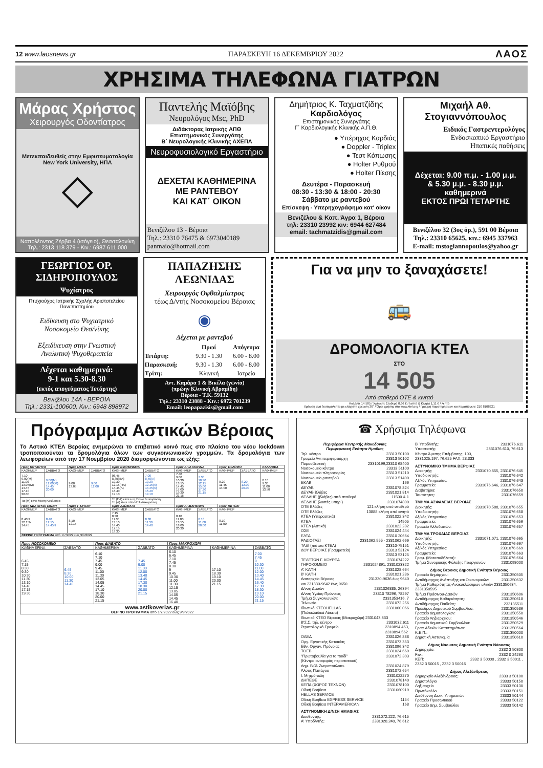12 www.laosnews.gr ΠΑΡΑΣΚΕΥΗ 16 ΔΕΚΕΜΒΡΙΟΥ 2022 ΛΑΟΣ
ΧΡΗΣΙΜΑ ΤΗΛΕΦΩΝΑ ΓΙΑΤΡΩΝ
Μάρας Χρήστος
Χειρουργός Οδοντίατρος
Μετεκπαιδευθείς στην Εμφυτευματολογία
New York University, ΗΠΑ
◇
Ναπολέοντος Ζέρβα 4 (ισόγειο), Θεσσαλονίκη
Τηλ.: 2313 118 379 - Κιν.: 6987 611 000
Παντελής Μαϊόβης
Νευρολόγος Msc, PhD
Διδάκτορας Ιατρικής ΑΠΘ
Επιστημονικός Συνεργάτης
Β΄ Νευρολογικής Κλινικής ΑΧΕΠΑ
Νευροφυσιολογικό Εργαστήριο
ΔΕΧΕΤΑΙ ΚΑΘΗΜΕΡΙΝΑ
ΜΕ ΡΑΝΤΕΒΟΥ
ΚΑΙ ΚΑΤ΄ ΟΙΚΟΝ
Βενιζέλου 13 - Βέροια
Τηλ.: 23310 76475 & 6973040189
panmaio@hotmail.com
Δημήτριος Κ. Ταχματζίδης
Καρδιολόγος
Επιστημονικός Συνεργάτης
Γ΄ Καρδιολογικής Κλινικής Α.Π.Θ.
● Υπέρηχος Καρδιάς
● Doppler - Triplex
● Τεστ Κόπωσης
● Holter Ρυθμού
● Holter Πίεσης
Δευτέρα - Παρασκευή
08:30 - 13:30 & 18:00 - 20:30
Σάββατο με ραντεβού
Επίσκεψη - Υπερηχογράφημα κατ' οίκον
Βενιζέλου & Καπ. Άγρα 1, Βέροια
τηλ: 23310 23992 κιν: 6944 627484
email: tachmatzidis@gmail.com
Μιχαήλ Αθ.
Στογιαννόπουλος
Ειδικός Γαστρεντερολόγος
Ενδοσκοπικό Εργαστήριο
Ηπατικές παθήσεις
Δέχεται: 9.00 π.μ. - 1.00 μ.μ.
& 5.30 μ.μ. - 8.30 μ.μ. καθημερινά
ΕΚΤΟΣ ΠΡΩΙ ΤΕΤΑΡΤΗΣ
Βενιζέλου 32 (3ος όρ.), 591 00 Βέροια
Τηλ.: 23310 65625, κιν.: 6945 337963
E-mail: mstogiannopoulos@yahoo.gr
ΓΕΩΡΓΙΟΣ ΟΡ.
ΣΙΔΗΡΟΠΟΥΛΟΣ
Ψυχίατρος
Πτυχιούχος Ιατρικής Σχολής Αριστοτελείου Πανεπιστημίου
Ειδίκευση στο Ψυχιατρικό
Νοσοκομείο Θεσ/νίκης
Εξειδίκευση στην Γνωστική
Αναλυτική Ψυχοθεραπεία
Δέχεται καθημερινά:
9-1 και 5.30-8.30
(εκτός απογεύματος Τετάρτης)
Βενιζέλου 14Α - ΒΕΡΟΙΑ
Τηλ.: 2331-100600, Κιν.: 6948 898972
ΠΑΠΑΖΗΣΗΣ ΛΕΩΝΙΔΑΣ
Χειρουργός Οφθαλμίατρος
τέως Δ/ντής Νοσοκομείου Βέροιας
◉
Δέχεται με ραντεβού
| | Πρωί | Απόγευμα |
| --- | --- | --- |
| Τετάρτη: | 9.30 - 1.30 | 6.00 - 8.00 |
| Παρασκευή: | 9.30 - 1.30 | 6.00 - 8.00 |
| Τρίτη: | Κλινική | Ιατρείο |
Αντ. Καμάρα 1 & Βικέλα (γωνία)
(πρώην Κλινική Αβραμίδη)
Βέροια - Τ.Κ. 59132
Τηλ.: 23310 23888 - Κιν.: 6972 701239
Email: leopapazisis@gmail.com
Για να μην το ξαναχάσετε!
🚌
ΔΡΟΜΟΛΟΓΙΑ ΚΤΕΛ
ΣΤΟ
14 505
Από σταθερό ΟΤΕ & κινητό
Καλέστε 14 505 / Χρέωση: Σταθερό 0,66 € / λεπτό & Κινητά 1,11 € / λεπτό
Χρέωση ανά δευτερόλεπτο με ελάχιστη χρέωση 30" / Όροι χρήσης στο www.ktel.org / Γραμμή παρατηρήσεων και παραπόνων: 210 8108221
Πρόγραμμα Αστικών Βέροιας
Το Αστικό ΚΤΕΛ Βεροίας ενημερώνει το επιβατικό κοινό πως στο πλαίσιο του νέου lockdown τροποποιούνται τα δρομολόγια όλων των συγκοινωνιακών γραμμών. Τα δρομολόγια των λεωφορείων από την 17 Νοεμβρίου 2020 διαμορφώνονται ως εξής:
| Προς ΚΟΥΛΟΥΡΑ | | Προς ΜΕΣΗ | | Προς ΝΙΚΟΜΗΔΕΙΑ | | Προς ΑΓΙΑ ΜΑΡΙΝΑ | | Προς ΤΡΙΛΟΦΟ | | ΚΑΛΛΙΘΕΑ |
| --- | --- | --- | --- | --- | --- | --- | --- | --- | --- | --- |
| ΚΑΘΗΜΕΡ | ΣΑΒΒΑΤΟ | ΚΑΘΗΜΕΡ | ΣΑΒΒΑΤΟ | ΚΑΘΗΜΕΡ | ΣΑΒΒΑΤΟ | ΚΑΘΗΜΕΡ | ΣΑΒΒΑΤΟ | ΚΑΘΗΜΕΡ | ΣΑΒΒΑΤΟ | ΚΑΘΗΜΕΡ |
| 7.10 9.00(Μ) 11.00 13.05(Μ) 14.45 17.10 20.00 | 9.00(Μ) 12.00(Μ) 14.45 20.00 | 9.00 13.05 | 9.00 12.00 | 06.45 8.30(ΠΑ) 10.30 12.15(ΠΑ) 14.45(Λ) 16.40 19.10 | 7.00 8.40(Λ) 10.30 12.15(Λ) 14.45(Λ) 16.40 19.10 | 7.40 9.00 10.30 13.15 14.45 17.00 19.30 21.15 | 7.30 10.30 12.15 15.00 17.20 21.15 | 8.20 11.45 14.00 | 8.20 12.00 20.00 | 8.10 9.30 11.00 13.50 |
| Τα (Μ) είναι Μεση-Κουλουρα | | | | Τα (ΠΑ) είναι εως Παλιά Λυκογιάννη Τα (Λ) είναι από ΝΕΑ Λυκογιάννη | | | | | | |
| Προς ΝΕΑ ΛΥΚΟΓΙΑΝΝΗ | | Προς Γ.Τ.ΡΑΧΗ | | Προς ΑΣΩΜΑΤΑ | | Προς ΑΓ.ΒΑΡΒΑΡΑ | | Προς ΜΕΤΟΧΙ | | |
| ΚΑΘΗΜΕΡ | ΣΑΒΒΑΤΟ | ΚΑΘΗΜΕΡ | | ΚΑΘΗΜΕΡ | ΣΑΒΒΑΤΟ | ΚΑΘΗΜΕΡ | ΣΑΒΒΑΤΟ | ΚΑΘΗΜΕΡ | | |
| 8.40Ν 12.15Ν 14.45 | 8.40 12.15 14.45Ν | 8.10 12.15 | | 7.15 8.30 11.30 13.10 14.40 17.15 19.30 | 8.30 11.30 14.40 | 8.10 11.00 13.55 18.00 20.30 | 8.10 11.00 20.00 | 8.10 11.00 | | |
| ΘΕΡΙΝΟ ΠΡΟΓΡΑΜΜΑ από 1/7/2022 εως 9/9/2022 | | | | | | | | | | |
| Προς ΝΟΣΟΚΟΜΕΙΟ | | Προς ΔΙΑΒΑΤΟ | | Προς ΜΑΚΡΟΧΩΡΙ | | |
| --- | --- | --- | --- | --- | --- | --- |
| ΚΑΘΗΜΕΡΙΝΑ | ΣΑΒΒΑΤΟ | ΚΑΘΗΜΕΡΙΝΑ | ΣΑΒΒΑΤΟ | ΚΑΘΗΜΕΡΙΝΑ | ΚΑΘΗΜΕΡΙΝΑ | ΣΑΒΒΑΤΟ |
| 6.45 7.15 8.30 9.30 10.30 11.30 13.10 14.40 17.15 19.30 | 6.45 8.30 10.00 11.30 14.40 | 6.10 7.10 7.45 9.00 9.45 11.00 11.30 13.05 14.05 14.45 17.10 18.30 20.00 21.15 | 7.45 9.00 11.00 12.00 13.40 14.45 17.30 18.30 20.00 21.15 | 6.10 6.45 7.10 7.45 8.30 9 9.45 10.30 11.00 11.30 12.15 13.05 14.05 14.45 16.40 | 17.10 18.30 19.10 20.00 21.15 | 7.00 7.45 9 10.30 11.00 12.00 13.40 14.45 16.40 17.30 18.30 19.10 20.00 21.15 |
| www.astikoverias.gr ΘΕΡΙΝΟ ΠΡΟΓΡΑΜΜΑ από 1/7/2022 εως 9/9/2022 | | | | | | |
☎ Χρήσιμα Τηλέφωνα
Περιφέρεια Κεντρικής Μακεδονίας
Περιφερειακή Ενότητα Ημαθίας
Τηλ. κέντρο 23313 50100
Γραφείο Αντιπεριφερειάρχη 23313 50102
Πυροσβεστική 23310199,23310 68400
Νοσοκομείο κέντρο 23313 51100
Νοσοκομείο πληροφορίες 23313 51210
Νοσοκομείο ραντεβού 23313 51400
ΕΚΑΒ 166
ΔΕΥΑΒ 2331078.824
ΔΕΥΑΒ Βλάβες 2331021.814
ΔΕΔΔΗΕ (βλάβες) από σταθερό 11500 & 1
ΔΕΔΔΗΕ (λοιπές υπηρ.) 2331074800
ΟΤΕ Βλάβες 121 κλήση από σταθερό
ΟΤΕ Βλάβες 13888 κλήση από κινητό
ΚΤΕΛ (Υπεραστικά) 2331022.342
ΚΤΕΛ 14505
ΚΤΕΛ (Αστικά) 2331022.282
ΟΣΕ 2331024.444
ΕΛΤΑ 23310 20664
ΡΑΔΙΟΤΑΞΙ 2331062.555 - 2331062.666
ΤΑΞΙ (πιάτσα ΚΤΕΛ) 23310-75151
ΔΟΥ ΒΕΡΟΙΑΣ (Γραμματεία) 23313 53124
23313 53125
ΤΕΛΕΤΩΝ Γ. ΚΟΥΡΕΑ 2331074222
ΓΗΡΟΚΟΜΕΙΟ 2331024891, 2331023322
Α' ΚΑΠΗ 2331028.664
Β' ΚΑΠΗ 2331021.286
Δασαρχείο Βέροιας
και 231330-9642 έως 9650 231330-9636 έως 9640
Δ/νση Δασών 2331026385, 26394
Δ/νση Υγείας-Πρόνοιας 23310 78296, 78297
Τμήμα Συγκοινωνιών: 2331353416, 7
Τελωνείο 2331072.256
Ιδιωτικό KTEOHELLAS
(Πολυκλαδικά Λύκεια) 2331060.066
Ιδιωτικό ΚΤΕΟ Βέροιας (Μακροχώρι) 2331043.333
Β'Σ.Σ. τηλ. κέντρο 2331032.611
Στρατολογικό Γραφείο 2310894.463,
2310894.562
ΟΑΕΔ 2331026.888
Οργ. Εργατικής Κατοικίας 2331073.353
Εθν. Οργαν. Πρόνοιας 2331096.342
ΤΟΕΒ 2331024.669
"Πρωτοβουλία για το παιδί"
(Κέντρο αναφοράς περιστατικού) 2331072.303
Δημ. Βιβλ Ζωγιοπούλου» 2331024.879
Άλσος Παπάγου 2331072.654
Ι. Μητρόπολη 2331022270
ΔΗΠΕΘΕ 2331078140
ΚΕΠΑ (ΧΩΡΟΣ ΤΕΧΝΩΝ) 2331078100
Οδική Βοήθεια
HELLAS SERVICE 2331060919
Οδική Βοήθεια EXPRESS SERVICE 1154
Οδική Βοήθεια INTERAMERICAN 168
ΑΣΤΥΝΟΜΙΚΗ Δ/ΝΣΗ ΗΜΑΘΙΑΣ
Διευθυντής: 2331072.222, 76.615
Α' Υποδ/ντής: 2331020.240, 76.612
Β' Υποδ/ντής: 2331076.611
Υπαστιστής: 2331076.610, 76.613
Κέντρο Άμεσης Επέμβασης: 100,
2331025.197, 76.625 FAX: 23.333
ΑΣΤΥΝΟΜΙΚΟ ΤΜΗΜΑ ΒΕΡΟΙΑΣ
Διοικητής: 2331070.655, 2331076.645
Υποδιοικητής: 2331076.642
Αξ/κός Υπηρεσίας: 2331076.643
Γραμματεία: 2331076.646, 2331076.647
Διαβατήρια: 2331076650
Ταυτότητες: 2331076659
ΤΜΗΜΑ ΑΣΦΑΛΕΙΑΣ ΒΕΡΟΙΑΣ
Διοικητής: 2331070.588, 2331076.655
Υποδιοικητής: 2331076.658
Αξ/κός Υπηρεσίας: 2331076.653
Γραμματεία: 2331076.656
Γραφείο Αλλοδαπών: 2331076.657
ΤΜΗΜΑ ΤΡΟΧΑΙΑΣ ΒΕΡΟΙΑΣ
Διοικητής: 2331071.071, 2331076.665
Υποδιοικητής: 2331076.667
Αξ/κός Υπηρεσίας: 2331076.669
Γραμματεία: 2331076.663
Γραμ. (Μοτοποδήλατα): 2331076.664
Τμήμα Συνοριακής Φύλαξης Γεωργιανών 2331098000
Δήμος Βέροιας Δημοτική Ενότητα Βέροιας
Γραφείο Δημάρχου: 2331350505
Αντιδήμαρχος Ανάπτυξης και Οικονομικών: 2331350632
Τμήμα Καθαριότητας-Ανακυκλώσιμων υλικών 2331350634, 2331350595
Τμήμα Πράσινου-Δασών 2331350606
Αντιδήμαρχος Καθαριότητας: 2331350618
Αντιδήμαρχος Παιδείας: 233135511
Πρόεδρος Δημοτικού Συμβουλίου: 2331350536
Γραφείο Δημοτολογίων: 2331350550
Γραφείο Ληξιαρχείου: 2331350546
Γραφείο Δημοτικού Συμβουλίου: 2331350529
Γραφ Αδειών Καταστημάτων: 2331350564
Κ.Ε.Π.: 2331350000
Δημοτική Αστυνομία 2331350610
Δήμος Νάουσας Δημοτική Ενότητα Νάουσας
Δημαρχείο: 2332 3 50300
Fax: 2332 0 24260
ΚΕΠ: 2332 3 50000 , 2332 3 50011 ,
2332 3 50015 , 2332 3 50016
Δήμος Αλεξάνδρειας
Δημαρχείο Αλεξάνδρειας: 2333 3 50100
Δημοτολόγιο 23333 50150
Ληξιαρχείο 23333 50130
Πρωτόκολλο 23333 50151
Διεύθυνση Διοικ. Υπηρεσιών 23333 50144
Γραφείο Προσωπικού 23333 50122
Γραφείο Δημ. Συμβουλίου 23333 50142